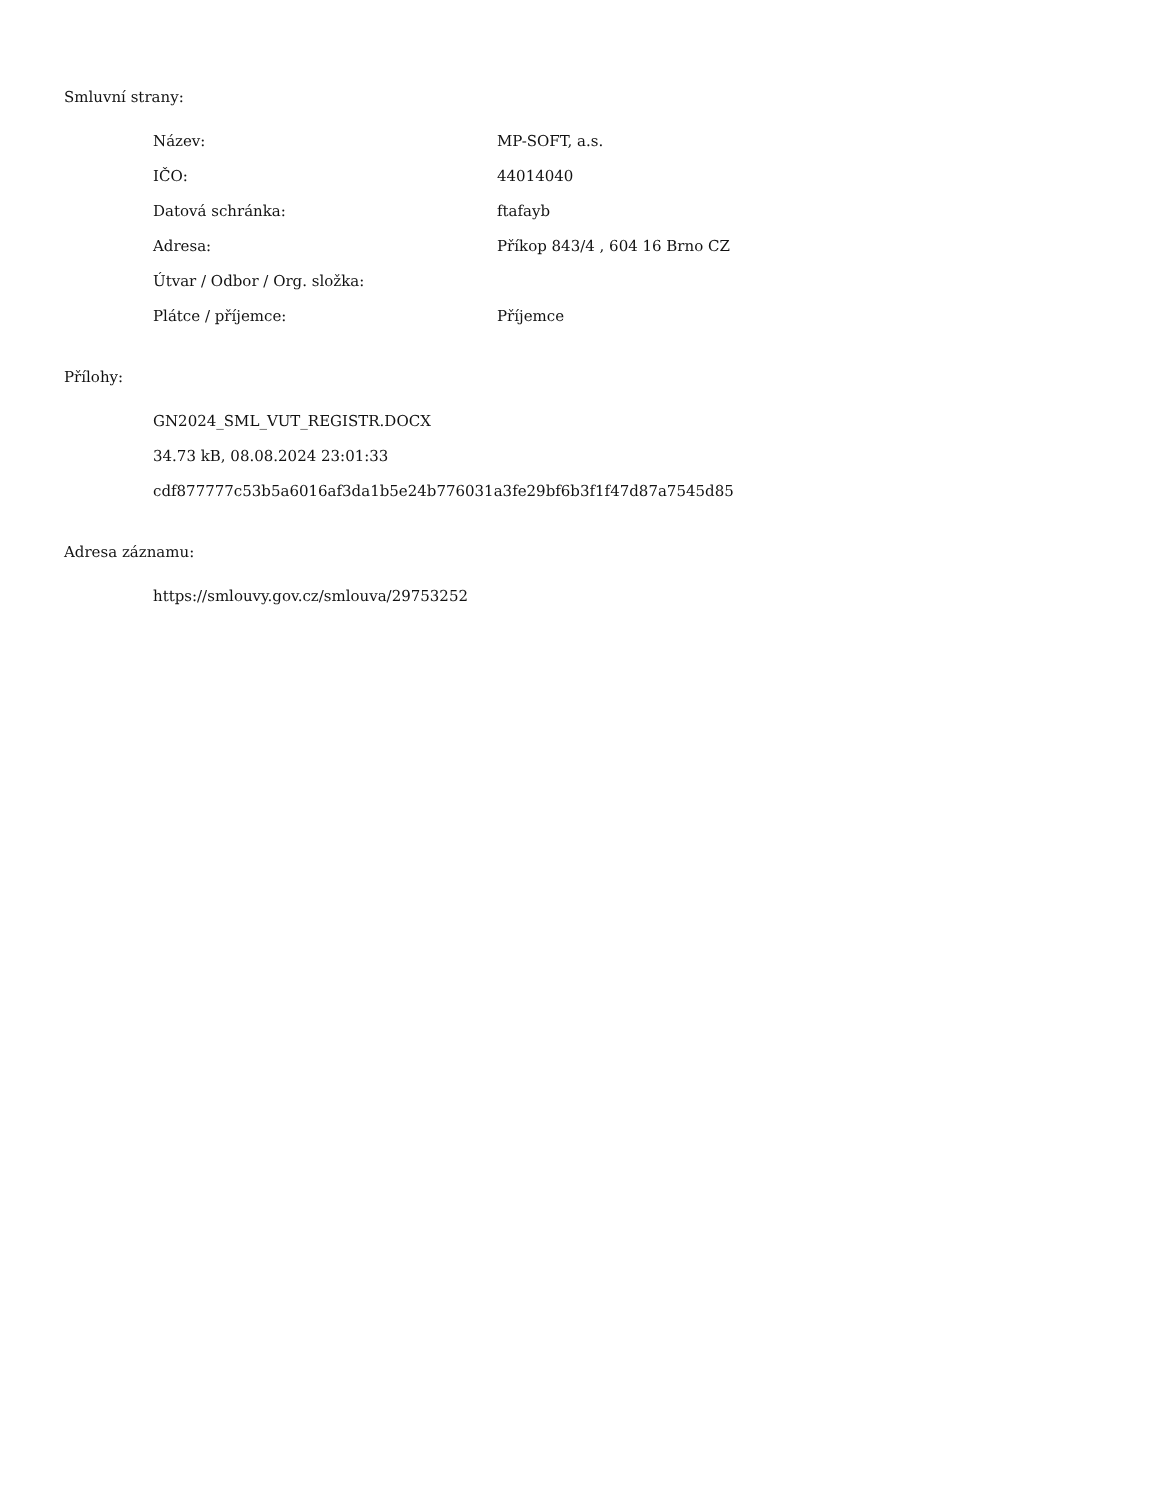Smluvní strany:
| Název: | MP-SOFT, a.s. |
| IČO: | 44014040 |
| Datová schránka: | ftafayb |
| Adresa: | Příkop 843/4 , 604 16 Brno CZ |
| Útvar / Odbor / Org. složka: | |
| Plátce / příjemce: | Příjemce |
Přílohy:
GN2024_SML_VUT_REGISTR.DOCX
34.73 kB, 08.08.2024 23:01:33
cdf877777c53b5a6016af3da1b5e24b776031a3fe29bf6b3f1f47d87a7545d85
Adresa záznamu:
https://smlouvy.gov.cz/smlouva/29753252